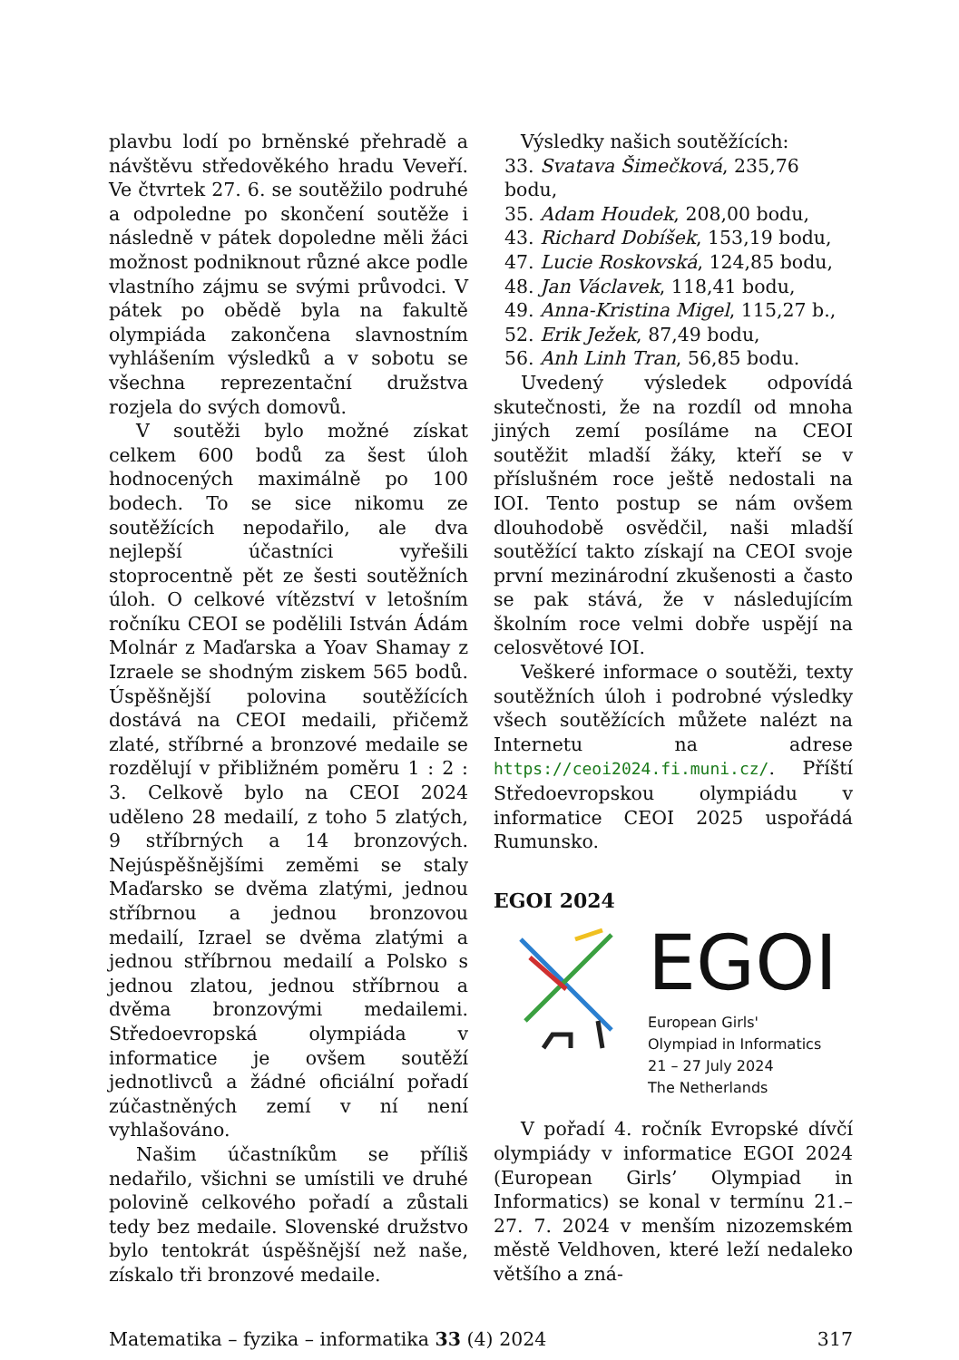plavbu lodí po brněnské přehradě a návštěvu středověkého hradu Veveří. Ve čtvrtek 27. 6. se soutěžilo podruhé a odpoledne po skončení soutěže i následně v pátek dopoledne měli žáci možnost podniknout různé akce podle vlastního zájmu se svými průvodci. V pátek po obědě byla na fakultě olympiáda zakončena slavnostním vyhlášením výsledků a v sobotu se všechna reprezentační družstva rozjela do svých domovů.
V soutěži bylo možné získat celkem 600 bodů za šest úloh hodnocených maximálně po 100 bodech. To se sice nikomu ze soutěžících nepodařilo, ale dva nejlepší účastníci vyřešili stoprocentně pět ze šesti soutěžních úloh. O celkové vítězství v letošním ročníku CEOI se podělili István Ádám Molnár z Maďarska a Yoav Shamay z Izraele se shodným ziskem 565 bodů. Úspěšnější polovina soutěžících dostává na CEOI medaili, přičemž zlaté, stříbrné a bronzové medaile se rozdělují v přibližném poměru 1 : 2 : 3. Celkově bylo na CEOI 2024 uděleno 28 medailí, z toho 5 zlatých, 9 stříbrných a 14 bronzových. Nejúspěšnějšími zeměmi se staly Maďarsko se dvěma zlatými, jednou stříbrnou a jednou bronzovou medailí, Izrael se dvěma zlatými a jednou stříbrnou medailí a Polsko s jednou zlatou, jednou stříbrnou a dvěma bronzovými medailemi. Středoevropská olympiáda v informatice je ovšem soutěží jednotlivců a žádné oficiální pořadí zúčastněných zemí v ní není vyhlašováno.
Našim účastníkům se příliš nedařilo, všichni se umístili ve druhé polovině celkového pořadí a zůstali tedy bez medaile. Slovenské družstvo bylo tentokrát úspěšnější než naše, získalo tři bronzové medaile.
Výsledky našich soutěžících:
33. Svatava Šimečková, 235,76 bodu,
35. Adam Houdek, 208,00 bodu,
43. Richard Dobíšek, 153,19 bodu,
47. Lucie Roskovská, 124,85 bodu,
48. Jan Václavek, 118,41 bodu,
49. Anna-Kristina Migel, 115,27 b.,
52. Erik Ježek, 87,49 bodu,
56. Anh Linh Tran, 56,85 bodu.
Uvedený výsledek odpovídá skutečnosti, že na rozdíl od mnoha jiných zemí posíláme na CEOI soutěžit mladší žáky, kteří se v příslušném roce ještě nedostali na IOI. Tento postup se nám ovšem dlouhodobě osvědčil, naši mladší soutěžící takto získají na CEOI svoje první mezinárodní zkušenosti a často se pak stává, že v následujícím školním roce velmi dobře uspějí na celosvětové IOI.
Veškeré informace o soutěži, texty soutěžních úloh i podrobné výsledky všech soutěžících můžete nalézt na Internetu na adrese https://ceoi2024.fi.muni.cz/. Příští Středoevropskou olympiádu v informatice CEOI 2025 uspořádá Rumunsko.
EGOI 2024
EGOI
European Girls'
Olympiad in Informatics
21 – 27 July 2024
The Netherlands
V pořadí 4. ročník Evropské dívčí olympiády v informatice EGOI 2024 (European Girls’ Olympiad in Informatics) se konal v termínu 21.– 27. 7. 2024 v menším nizozemském městě Veldhoven, které leží nedaleko většího a zná-
Matematika – fyzika – informatika 33 (4) 2024 317